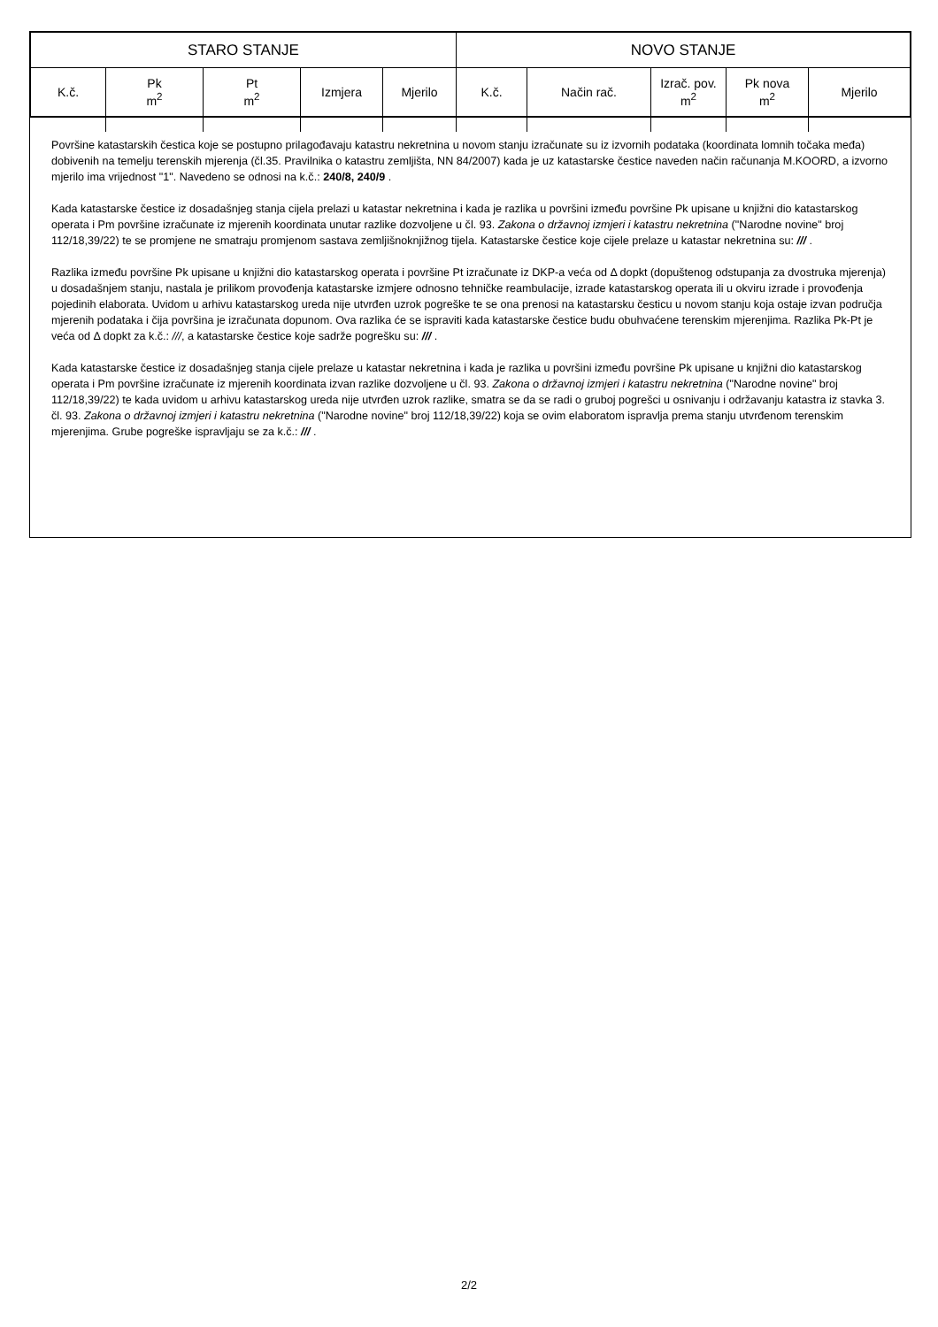| STARO STANJE | | | | | NOVO STANJE | | | | |
| --- | --- | --- | --- | --- | --- | --- | --- | --- | --- |
| K.č. | Pk m<sup>2</sup> | Pt m<sup>2</sup> | Izmjera | Mjerilo | K.č. | Način rač. | Izrač. pov. m<sup>2</sup> | Pk nova m<sup>2</sup> | Mjerilo |
Površine katastarskih čestica koje se postupno prilagođavaju katastru nekretnina u novom stanju izračunate su iz izvornih podataka (koordinata lomnih točaka međa) dobivenih na temelju terenskih mjerenja (čl.35. Pravilnika o katastru zemljišta, NN 84/2007) kada je uz katastarske čestice naveden način računanja M.KOORD, a izvorno mjerilo ima vrijednost "1". Navedeno se odnosi na k.č.: 240/8, 240/9 .
Kada katastarske čestice iz dosadašnjeg stanja cijela prelazi u katastar nekretnina i kada je razlika u površini između površine Pk upisane u knjižni dio katastarskog operata i Pm površine izračunate iz mjerenih koordinata unutar razlike dozvoljene u čl. 93. Zakona o državnoj izmjeri i katastru nekretnina ("Narodne novine" broj 112/18,39/22) te se promjene ne smatraju promjenom sastava zemljišnoknjižnog tijela. Katastarske čestice koje cijele prelaze u katastar nekretnina su: /// .
Razlika između površine Pk upisane u knjižni dio katastarskog operata i površine Pt izračunate iz DKP-a veća od Δ dopkt (dopuštenog odstupanja za dvostruka mjerenja) u dosadašnjem stanju, nastala je prilikom provođenja katastarske izmjere odnosno tehničke reambulacije, izrade katastarskog operata ili u okviru izrade i provođenja pojedinih elaborata. Uvidom u arhivu katastarskog ureda nije utvrđen uzrok pogreške te se ona prenosi na katastarsku česticu u novom stanju koja ostaje izvan područja mjerenih podataka i čija površina je izračunata dopunom. Ova razlika će se ispraviti kada katastarske čestice budu obuhvaćene terenskim mjerenjima. Razlika Pk-Pt je veća od Δ dopkt za k.č.: ///, a katastarske čestice koje sadrže pogrešku su: /// .
Kada katastarske čestice iz dosadašnjeg stanja cijele prelaze u katastar nekretnina i kada je razlika u površini između površine Pk upisane u knjižni dio katastarskog operata i Pm površine izračunate iz mjerenih koordinata izvan razlike dozvoljene u čl. 93. Zakona o državnoj izmjeri i katastru nekretnina ("Narodne novine" broj 112/18,39/22) te kada uvidom u arhivu katastarskog ureda nije utvrđen uzrok razlike, smatra se da se radi o gruboj pogrešci u osnivanju i održavanju katastra iz stavka 3. čl. 93. Zakona o državnoj izmjeri i katastru nekretnina ("Narodne novine" broj 112/18,39/22) koja se ovim elaboratom ispravlja prema stanju utvrđenom terenskim mjerenjima. Grube pogreške ispravljaju se za k.č.: /// .
2/2